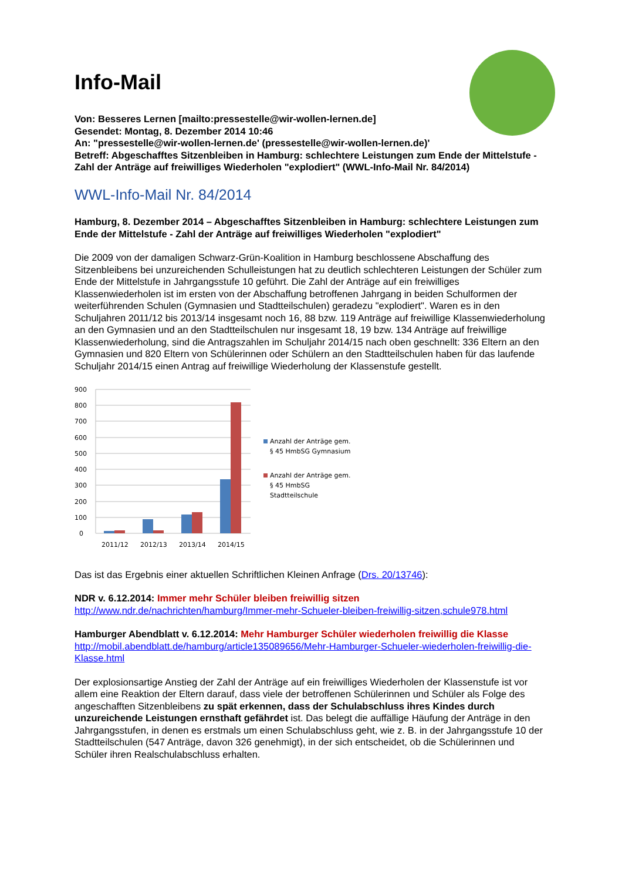Info-Mail
Von: Besseres Lernen [mailto:pressestelle@wir-wollen-lernen.de]
Gesendet: Montag, 8. Dezember 2014 10:46
An: "pressestelle@wir-wollen-lernen.de' (pressestelle@wir-wollen-lernen.de)'
Betreff: Abgeschafftes Sitzenbleiben in Hamburg: schlechtere Leistungen zum Ende der Mittelstufe - Zahl der Anträge auf freiwilliges Wiederholen "explodiert" (WWL-Info-Mail Nr. 84/2014)
WWL-Info-Mail Nr. 84/2014
Hamburg, 8. Dezember 2014 – Abgeschafftes Sitzenbleiben in Hamburg: schlechtere Leistungen zum Ende der Mittelstufe - Zahl der Anträge auf freiwilliges Wiederholen "explodiert"
Die 2009 von der damaligen Schwarz-Grün-Koalition in Hamburg beschlossene Abschaffung des Sitzenbleibens bei unzureichenden Schulleistungen hat zu deutlich schlechteren Leistungen der Schüler zum Ende der Mittelstufe in Jahrgangsstufe 10 geführt. Die Zahl der Anträge auf ein freiwilliges Klassenwiederholen ist im ersten von der Abschaffung betroffenen Jahrgang in beiden Schulformen der weiterführenden Schulen (Gymnasien und Stadtteilschulen) geradezu "explodiert". Waren es in den Schuljahren 2011/12 bis 2013/14 insgesamt noch 16, 88 bzw. 119 Anträge auf freiwillige Klassenwiederholung an den Gymnasien und an den Stadtteilschulen nur insgesamt 18, 19 bzw. 134 Anträge auf freiwillige Klassenwiederholung, sind die Antragszahlen im Schuljahr 2014/15 nach oben geschnellt: 336 Eltern an den Gymnasien und 820 Eltern von Schülerinnen oder Schülern an den Stadtteilschulen haben für das laufende Schuljahr 2014/15 einen Antrag auf freiwillige Wiederholung der Klassenstufe gestellt.
900
800
700
600
500
400
300
200
100
0
2011/12
2012/13
2013/14
2014/15
Anzahl der Anträge gem.
§ 45 HmbSG Gymnasium
Anzahl der Anträge gem.
§ 45 HmbSG
Stadtteilschule
Das ist das Ergebnis einer aktuellen Schriftlichen Kleinen Anfrage (Drs. 20/13746):
NDR v. 6.12.2014: Immer mehr Schüler bleiben freiwillig sitzen
http://www.ndr.de/nachrichten/hamburg/Immer-mehr-Schueler-bleiben-freiwillig-sitzen,schule978.html
Hamburger Abendblatt v. 6.12.2014: Mehr Hamburger Schüler wiederholen freiwillig die Klasse
http://mobil.abendblatt.de/hamburg/article135089656/Mehr-Hamburger-Schueler-wiederholen-freiwillig-die-Klasse.html
Der explosionsartige Anstieg der Zahl der Anträge auf ein freiwilliges Wiederholen der Klassenstufe ist vor allem eine Reaktion der Eltern darauf, dass viele der betroffenen Schülerinnen und Schüler als Folge des angeschafften Sitzenbleibens zu spät erkennen, dass der Schulabschluss ihres Kindes durch unzureichende Leistungen ernsthaft gefährdet ist. Das belegt die auffällige Häufung der Anträge in den Jahrgangsstufen, in denen es erstmals um einen Schulabschluss geht, wie z. B. in der Jahrgangsstufe 10 der Stadtteilschulen (547 Anträge, davon 326 genehmigt), in der sich entscheidet, ob die Schülerinnen und Schüler ihren Realschulabschluss erhalten.